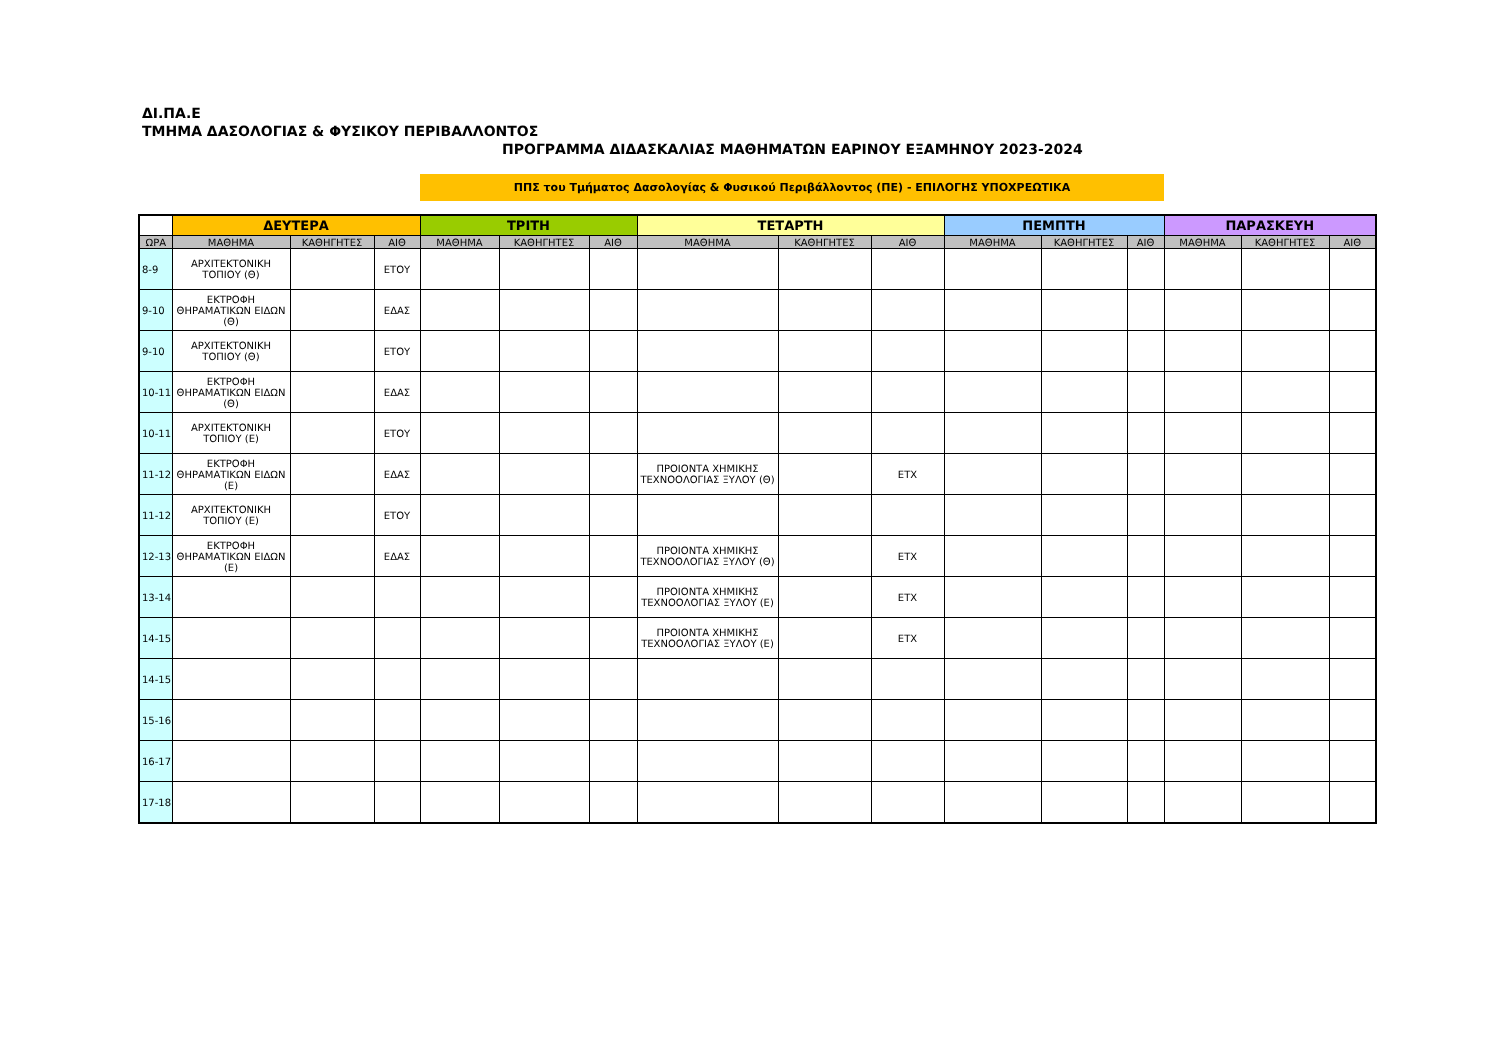ΔΙ.ΠΑ.Ε
ΤΜΗΜΑ ΔΑΣΟΛΟΓΙΑΣ & ΦΥΣΙΚΟΥ ΠΕΡΙΒΑΛΛΟΝΤΟΣ
ΠΡΟΓΡΑΜΜΑ ΔΙΔΑΣΚΑΛΙΑΣ ΜΑΘΗΜΑΤΩΝ ΕΑΡΙΝΟΥ ΕΞΑΜΗΝΟΥ 2023-2024
ΠΠΣ του Τμήματος Δασολογίας & Φυσικού Περιβάλλοντος (ΠΕ) - ΕΠΙΛΟΓΗΣ ΥΠΟΧΡΕΩΤΙΚΑ
| | ΔΕΥΤΕΡΑ | | | ΤΡΙΤΗ | | | ΤΕΤΑΡΤΗ | | | ΠΕΜΠΤΗ | | | ΠΑΡΑΣΚΕΥΗ | | |
| --- | --- | --- | --- | --- | --- | --- | --- | --- | --- | --- | --- | --- | --- | --- | --- |
| ΩΡΑ | ΜΑΘΗΜΑ | ΚΑΘΗΓΗΤΕΣ | ΑΙΘ | ΜΑΘΗΜΑ | ΚΑΘΗΓΗΤΕΣ | ΑΙΘ | ΜΑΘΗΜΑ | ΚΑΘΗΓΗΤΕΣ | ΑΙΘ | ΜΑΘΗΜΑ | ΚΑΘΗΓΗΤΕΣ | ΑΙΘ | ΜΑΘΗΜΑ | ΚΑΘΗΓΗΤΕΣ | ΑΙΘ |
| 8-9 | ΑΡΧΙΤΕΚΤΟΝΙΚΗ ΤΟΠΙΟΥ (Θ) | | ΕΤΟΥ | | | | | | | | | | | | |
| 9-10 | ΕΚΤΡΟΦΗ ΘΗΡΑΜΑΤΙΚΩΝ ΕΙΔΩΝ (Θ) | | ΕΔΑΣ | | | | | | | | | | | | |
| 9-10 | ΑΡΧΙΤΕΚΤΟΝΙΚΗ ΤΟΠΙΟΥ (Θ) | | ΕΤΟΥ | | | | | | | | | | | | |
| 10-11 | ΕΚΤΡΟΦΗ ΘΗΡΑΜΑΤΙΚΩΝ ΕΙΔΩΝ (Θ) | | ΕΔΑΣ | | | | | | | | | | | | |
| 10-11 | ΑΡΧΙΤΕΚΤΟΝΙΚΗ ΤΟΠΙΟΥ (Ε) | | ΕΤΟΥ | | | | | | | | | | | | |
| 11-12 | ΕΚΤΡΟΦΗ ΘΗΡΑΜΑΤΙΚΩΝ ΕΙΔΩΝ (Ε) | | ΕΔΑΣ | | | | ΠΡΟΙΟΝΤΑ ΧΗΜΙΚΗΣ ΤΕΧΝΟΟΛΟΓΙΑΣ ΞΥΛΟΥ (Θ) | | ΕΤΧ | | | | | | |
| 11-12 | ΑΡΧΙΤΕΚΤΟΝΙΚΗ ΤΟΠΙΟΥ (Ε) | | ΕΤΟΥ | | | | | | | | | | | | |
| 12-13 | ΕΚΤΡΟΦΗ ΘΗΡΑΜΑΤΙΚΩΝ ΕΙΔΩΝ (Ε) | | ΕΔΑΣ | | | | ΠΡΟΙΟΝΤΑ ΧΗΜΙΚΗΣ ΤΕΧΝΟΟΛΟΓΙΑΣ ΞΥΛΟΥ (Θ) | | ΕΤΧ | | | | | | |
| 13-14 | | | | | | | ΠΡΟΙΟΝΤΑ ΧΗΜΙΚΗΣ ΤΕΧΝΟΟΛΟΓΙΑΣ ΞΥΛΟΥ (Ε) | | ΕΤΧ | | | | | | |
| 14-15 | | | | | | | ΠΡΟΙΟΝΤΑ ΧΗΜΙΚΗΣ ΤΕΧΝΟΟΛΟΓΙΑΣ ΞΥΛΟΥ (Ε) | | ΕΤΧ | | | | | | |
| 14-15 | | | | | | | | | | | | | | | |
| 15-16 | | | | | | | | | | | | | | | |
| 16-17 | | | | | | | | | | | | | | | |
| 17-18 | | | | | | | | | | | | | | | |